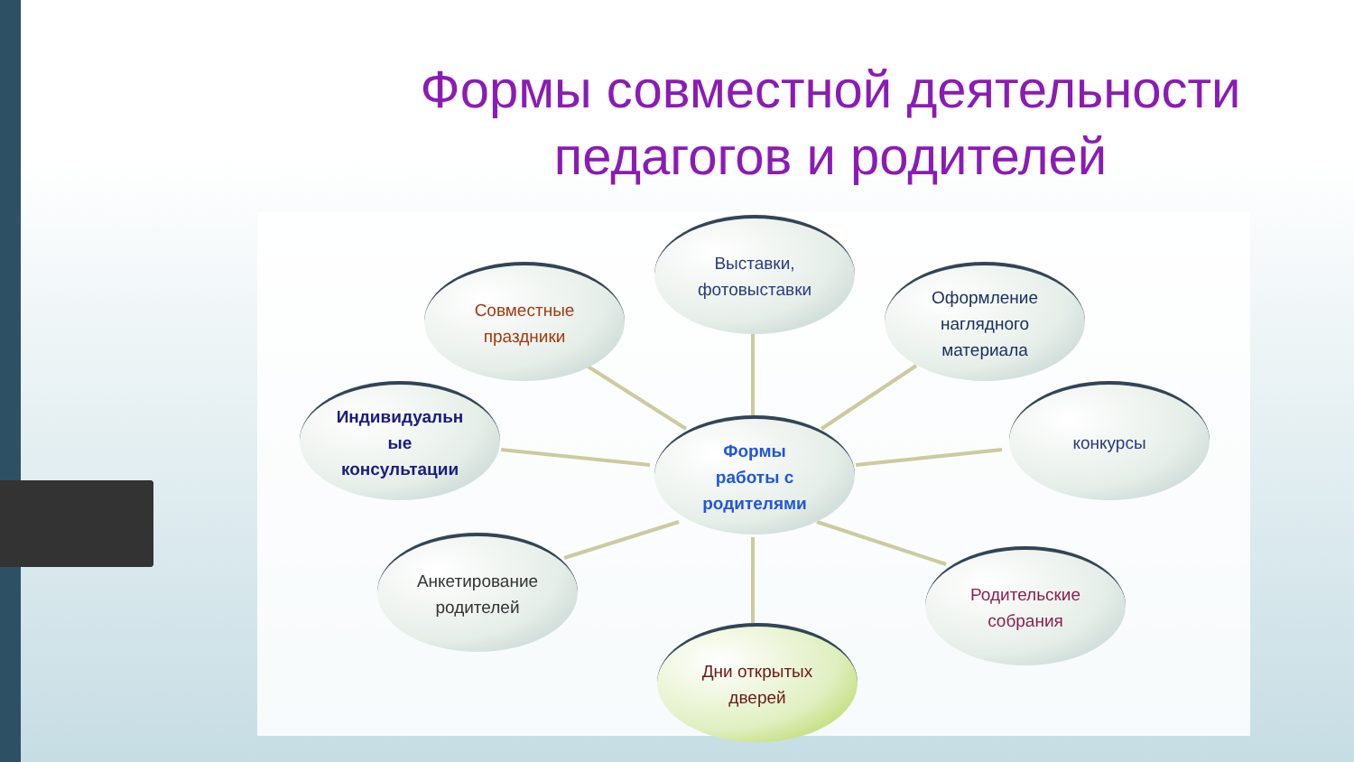Формы совместной деятельности педагогов и родителей
Выставки,
фотовыставки
Совместные
праздники
Оформление
наглядного
материала
Индивидуальн
ые
консультации
Формы
работы с
родителями
конкурсы
Анкетирование
родителей
Родительские
собрания
Дни открытых
дверей